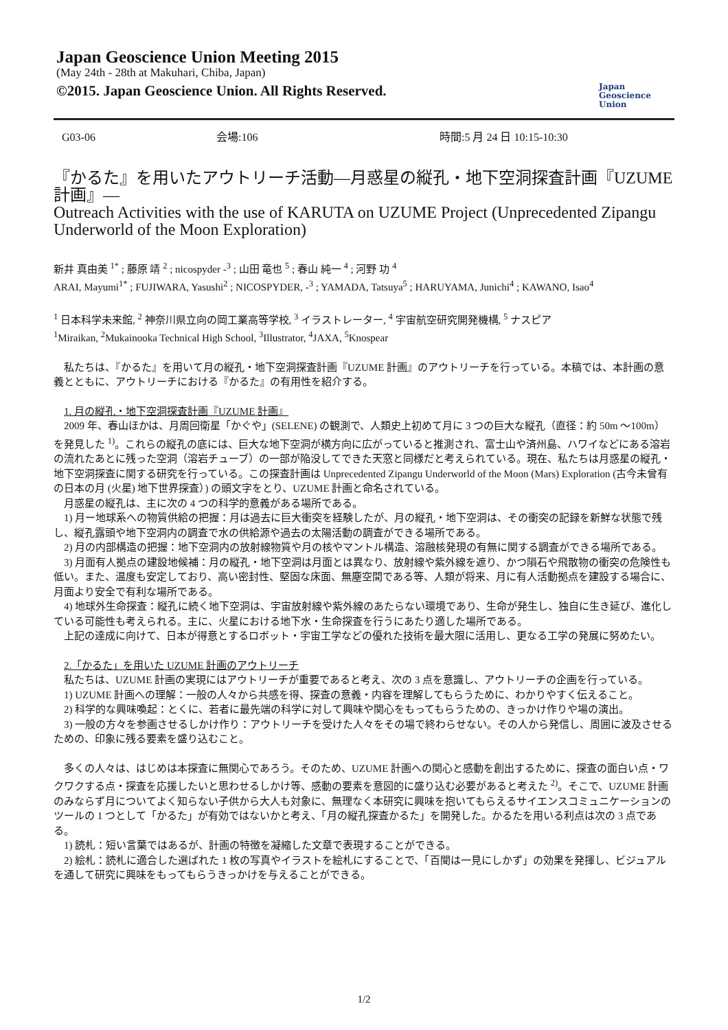Japan Geoscience Union Meeting 2015
(May 24th - 28th at Makuhari, Chiba, Japan)
©2015. Japan Geoscience Union. All Rights Reserved.
Japan
Geoscience
Union
G03-06 会場:106 時間:5 月 24 日 10:15-10:30
『かるた』を用いたアウトリーチ活動―月惑星の縦孔・地下空洞探査計画『UZUME 計画』―
Outreach Activities with the use of KARUTA on UZUME Project (Unprecedented Zipangu Underworld of the Moon Exploration)
新井 真由美 <sup>1*</sup> ; 藤原 靖 <sup>2</sup> ; nicospyder -<sup>3</sup> ; 山田 竜也 <sup>5</sup> ; 春山 純一 <sup>4</sup> ; 河野 功 <sup>4</sup>
ARAI, Mayumi<sup>1*</sup> ; FUJIWARA, Yasushi<sup>2</sup> ; NICOSPYDER, -<sup>3</sup> ; YAMADA, Tatsuya<sup>5</sup> ; HARUYAMA, Junichi<sup>4</sup> ; KAWANO, Isao<sup>4</sup>
<sup>1</sup> 日本科学未来館, <sup>2</sup> 神奈川県立向の岡工業高等学校, <sup>3</sup> イラストレーター, <sup>4</sup> 宇宙航空研究開発機構, <sup>5</sup> ナスピア
<sup>1</sup> Miraikan, <sup>2</sup>Mukainooka Technical High School, <sup>3</sup>Illustrator, <sup>4</sup>JAXA, <sup>5</sup>Knospear
私たちは、『かるた』を用いて月の縦孔・地下空洞探査計画『UZUME 計画』のアウトリーチを行っている。本稿では、本計画の意義とともに、アウトリーチにおける『かるた』の有用性を紹介する。
1. 月の縦孔・地下空洞探査計画『UZUME 計画』
2009 年、春山ほかは、月周回衛星「かぐや」(SELENE) の観測で、人類史上初めて月に 3 つの巨大な縦孔（直径：約 50m ～100m）を発見した <sup>1)</sup>。これらの縦孔の底には、巨大な地下空洞が横方向に広がっていると推測され、富士山や済州島、ハワイなどにある溶岩の流れたあとに残った空洞（溶岩チューブ）の一部が陥没してできた天窓と同様だと考えられている。現在、私たちは月惑星の縦孔・地下空洞探査に関する研究を行っている。この探査計画は Unprecedented Zipangu Underworld of the Moon (Mars) Exploration (古今未曾有の日本の月 (火星) 地下世界探査）) の頭文字をとり、UZUME 計画と命名されている。
月惑星の縦孔は、主に次の 4 つの科学的意義がある場所である。
1) 月ー地球系への物質供給の把握：月は過去に巨大衝突を経験したが、月の縦孔・地下空洞は、その衝突の記録を新鮮な状態で残し、縦孔露頭や地下空洞内の調査で水の供給源や過去の太陽活動の調査ができる場所である。
2) 月の内部構造の把握：地下空洞内の放射線物質や月の核やマントル構造、溶融核発現の有無に関する調査ができる場所である。
3) 月面有人拠点の建設地候補：月の縦孔・地下空洞は月面とは異なり、放射線や紫外線を遮り、かつ隕石や飛散物の衝突の危険性も低い。また、温度も安定しており、高い密封性、堅固な床面、無塵空間である等、人類が将来、月に有人活動拠点を建設する場合に、月面より安全で有利な場所である。
4) 地球外生命探査：縦孔に続く地下空洞は、宇宙放射線や紫外線のあたらない環境であり、生命が発生し、独自に生き延び、進化している可能性も考えられる。主に、火星における地下水・生命探査を行うにあたり適した場所である。
上記の達成に向けて、日本が得意とするロボット・宇宙工学などの優れた技術を最大限に活用し、更なる工学の発展に努めたい。
2.「かるた」を用いた UZUME 計画のアウトリーチ
私たちは、UZUME 計画の実現にはアウトリーチが重要であると考え、次の 3 点を意識し、アウトリーチの企画を行っている。
1) UZUME 計画への理解：一般の人々から共感を得、探査の意義・内容を理解してもらうために、わかりやすく伝えること。
2) 科学的な興味喚起：とくに、若者に最先端の科学に対して興味や関心をもってもらうための、きっかけ作りや場の演出。
3) 一般の方々を参画させるしかけ作り：アウトリーチを受けた人々をその場で終わらせない。その人から発信し、周囲に波及させるための、印象に残る要素を盛り込むこと。
多くの人々は、はじめは本探査に無関心であろう。そのため、UZUME 計画への関心と感動を創出するために、探査の面白い点・ワクワクする点・探査を応援したいと思わせるしかけ等、感動の要素を意図的に盛り込む必要があると考えた <sup>2)</sup>。そこで、UZUME 計画のみならず月についてよく知らない子供から大人も対象に、無理なく本研究に興味を抱いてもらえるサイエンスコミュニケーションのツールの 1 つとして「かるた」が有効ではないかと考え、「月の縦孔探査かるた」を開発した。かるたを用いる利点は次の 3 点である。
1) 読札：短い言葉ではあるが、計画の特徴を凝縮した文章で表現することができる。
2) 絵札：読札に適合した選ばれた 1 枚の写真やイラストを絵札にすることで、「百聞は一見にしかず」の効果を発揮し、ビジュアルを通して研究に興味をもってもらうきっかけを与えることができる。
1/2